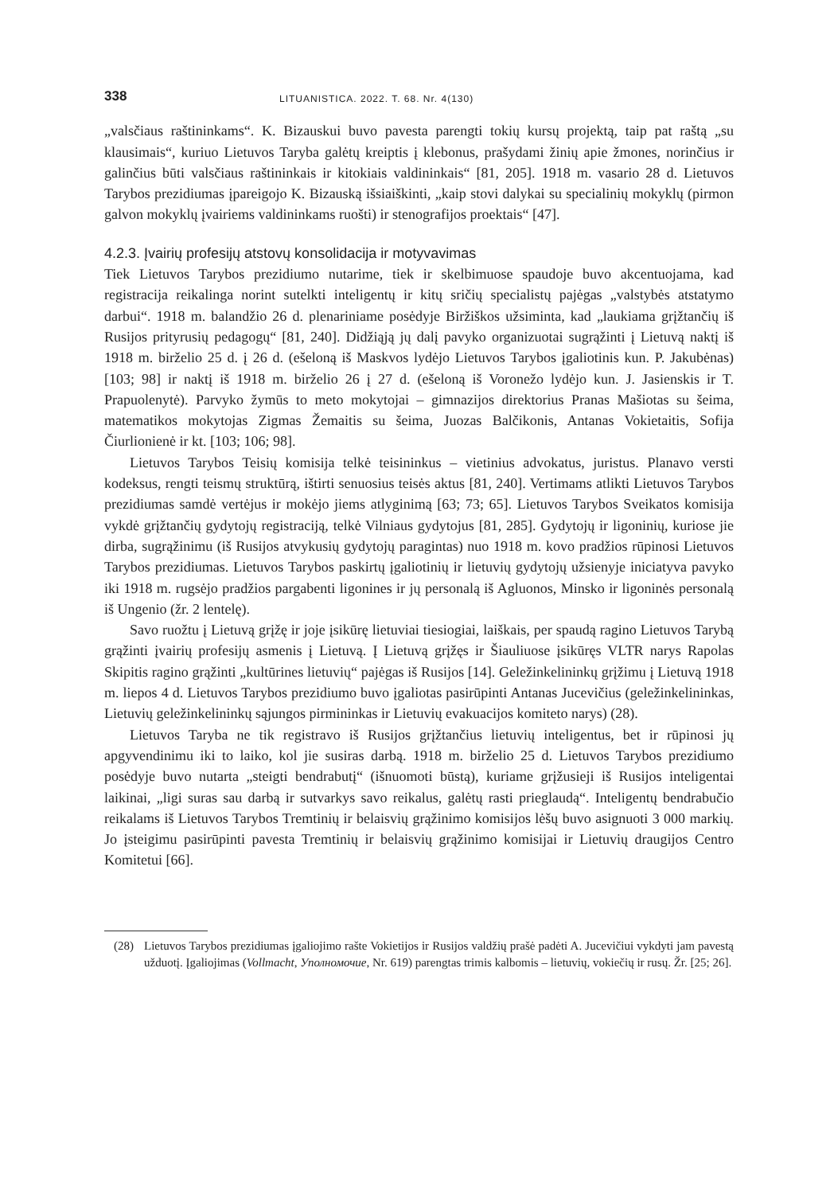338
LITUANISTICA. 2022. T. 68. Nr. 4(130)
„valsčiaus raštininkams“. K. Bizauskui buvo pavesta parengti tokių kursų projektą, taip pat raštą „su klausimais“, kuriuo Lietuvos Taryba galėtų kreiptis į klebonus, prašydami žinių apie žmones, norinčius ir galinčius būti valsčiaus raštininkais ir kitokiais valdininkais“ [81, 205]. 1918 m. vasario 28 d. Lietuvos Tarybos prezidiumas įpareigojo K. Bizauską išsiaiškinti, „kaip stovi dalykai su specialinių mokyklų (pirmon galvon mokyklų įvairiems valdininkams ruošti) ir stenografijos proektais“ [47].
4.2.3. Įvairių profesijų atstovų konsolidacija ir motyvavimas
Tiek Lietuvos Tarybos prezidiumo nutarime, tiek ir skelbimuose spaudoje buvo akcentuojama, kad registracija reikalinga norint sutelkti inteligentų ir kitų sričių specialistų pajėgas „valstybės atstatymo darbui“. 1918 m. balandžio 26 d. plenariniame posėdyje Biržiškos užsiminta, kad „laukiama grįžtančių iš Rusijos prityrusių pedagogų“ [81, 240]. Didžiąją jų dalį pavyko organizuotai sugrąžinti į Lietuvą naktį iš 1918 m. birželio 25 d. į 26 d. (ešeloną iš Maskvos lydėjo Lietuvos Tarybos įgaliotinis kun. P. Jakubėnas) [103; 98] ir naktį iš 1918 m. birželio 26 į 27 d. (ešeloną iš Voronežo lydėjo kun. J. Jasienskis ir T. Prapuolenytė). Parvyko žymūs to meto mokytojai – gimnazijos direktorius Pranas Mašiotas su šeima, matematikos mokytojas Zigmas Žemaitis su šeima, Juozas Balčikonis, Antanas Vokietaitis, Sofija Čiurlionienė ir kt. [103; 106; 98].
Lietuvos Tarybos Teisių komisija telkė teisininkus – vietinius advokatus, juristus. Planavo versti kodeksus, rengti teismų struktūrą, ištirti senuosius teisės aktus [81, 240]. Vertimams atlikti Lietuvos Tarybos prezidiumas samdė vertėjus ir mokėjo jiems atlyginimą [63; 73; 65]. Lietuvos Tarybos Sveikatos komisija vykdė grįžtančių gydytojų registraciją, telkė Vilniaus gydytojus [81, 285]. Gydytojų ir ligoninių, kuriose jie dirba, sugrąžinimu (iš Rusijos atvykusių gydytojų paragintas) nuo 1918 m. kovo pradžios rūpinosi Lietuvos Tarybos prezidiumas. Lietuvos Tarybos paskirtų įgaliotinių ir lietuvių gydytojų užsienyje iniciatyva pavyko iki 1918 m. rugsėjo pradžios pargabenti ligonines ir jų personalą iš Agluonos, Minsko ir ligoninės personalą iš Ungenio (žr. 2 lentelę).
Savo ruožtu į Lietuvą grįžę ir joje įsikūrę lietuviai tiesiogiai, laiškais, per spaudą ragino Lietuvos Tarybą grąžinti įvairių profesijų asmenis į Lietuvą. Į Lietuvą grįžęs ir Šiauliuose įsikūręs VLTR narys Rapolas Skipitis ragino grąžinti „kultūrines lietuvių“ pajėgas iš Rusijos [14]. Geležinkelininkų grįžimu į Lietuvą 1918 m. liepos 4 d. Lietuvos Tarybos prezidiumo buvo įgaliotas pasirūpinti Antanas Jucevičius (geležinkelininkas, Lietuvių geležinkelininkų sąjungos pirmininkas ir Lietuvių evakuacijos komiteto narys) (28).
Lietuvos Taryba ne tik registravo iš Rusijos grįžtančius lietuvių inteligentus, bet ir rūpinosi jų apgyvendinimu iki to laiko, kol jie susiras darbą. 1918 m. birželio 25 d. Lietuvos Tarybos prezidiumo posėdyje buvo nutarta „steigti bendrabutį“ (išnuomoti būstą), kuriame grįžusieji iš Rusijos inteligentai laikinai, „ligi suras sau darbą ir sutvarkys savo reikalus, galėtų rasti prieglaudą“. Inteligentų bendrabučio reikalams iš Lietuvos Tarybos Tremtinių ir belaisvių grąžinimo komisijos lėšų buvo asignuoti 3 000 markių. Jo įsteigimu pasirūpinti pavesta Tremtinių ir belaisvių grąžinimo komisijai ir Lietuvių draugijos Centro Komitetui [66].
(28) Lietuvos Tarybos prezidiumas įgaliojimo rašte Vokietijos ir Rusijos valdžių prašė padėti A. Jucevičiui vykdyti jam pavestą užduotį. Įgaliojimas (Vollmacht, Уполномочие, Nr. 619) parengtas trimis kalbomis – lietuvių, vokiečių ir rusų. Žr. [25; 26].